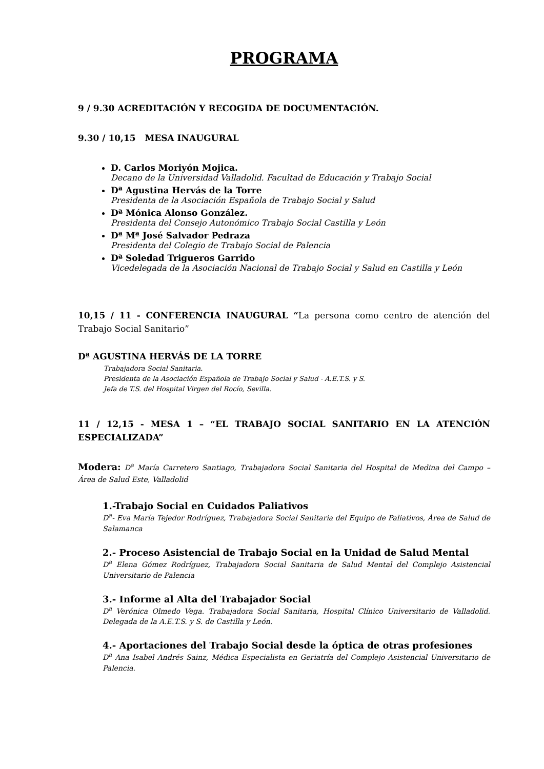PROGRAMA
9 / 9.30 ACREDITACIÓN Y RECOGIDA DE DOCUMENTACIÓN.
9.30 / 10,15 MESA INAUGURAL
D. Carlos Moriyón Mojica.
Decano de la Universidad Valladolid. Facultad de Educación y Trabajo Social
Dª Agustina Hervás de la Torre
Presidenta de la Asociación Española de Trabajo Social y Salud
Dª Mónica Alonso González.
Presidenta del Consejo Autonómico Trabajo Social Castilla y León
Dª Mª José Salvador Pedraza
Presidenta del Colegio de Trabajo Social de Palencia
Dª Soledad Trigueros Garrido
Vicedelegada de la Asociación Nacional de Trabajo Social y Salud en Castilla y León
10,15 / 11 - CONFERENCIA INAUGURAL “La persona como centro de atención del Trabajo Social Sanitario”
Dª AGUSTINA HERVÁS DE LA TORRE
Trabajadora Social Sanitaria.
Presidenta de la Asociación Española de Trabajo Social y Salud - A.E.T.S. y S.
Jefa de T.S. del Hospital Virgen del Rocío, Sevilla.
11 / 12,15 - MESA 1 – “EL TRABAJO SOCIAL SANITARIO EN LA ATENCIÓN ESPECIALIZADA”
Modera: D<sup>a</sup> María Carretero Santiago, Trabajadora Social Sanitaria del Hospital de Medina del Campo – Área de Salud Este, Valladolid
1.-Trabajo Social en Cuidados Paliativos
D<sup>a</sup>- Eva María Tejedor Rodríguez, Trabajadora Social Sanitaria del Equipo de Paliativos, Área de Salud de Salamanca
2.- Proceso Asistencial de Trabajo Social en la Unidad de Salud Mental
D<sup>a</sup> Elena Gómez Rodríguez, Trabajadora Social Sanitaria de Salud Mental del Complejo Asistencial Universitario de Palencia
3.- Informe al Alta del Trabajador Social
D<sup>a</sup> Verónica Olmedo Vega. Trabajadora Social Sanitaria, Hospital Clínico Universitario de Valladolid. Delegada de la A.E.T.S. y S. de Castilla y León.
4.- Aportaciones del Trabajo Social desde la óptica de otras profesiones
D<sup>a</sup> Ana Isabel Andrés Sainz, Médica Especialista en Geriatría del Complejo Asistencial Universitario de Palencia.